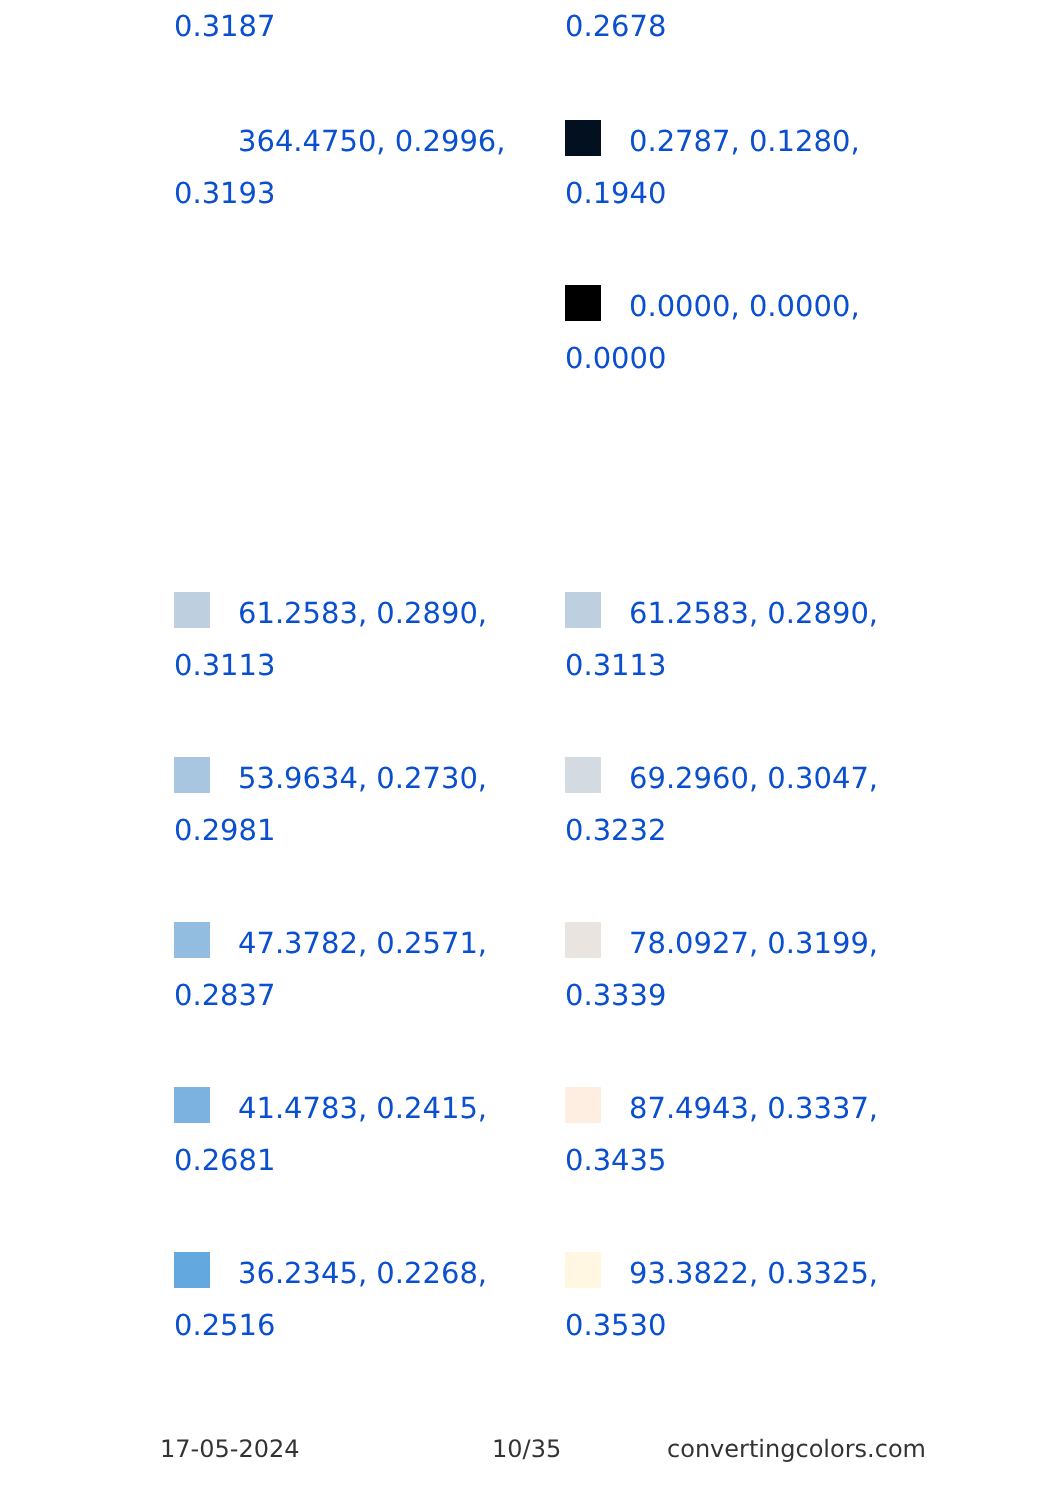0.3187 0.2678
364.4750, 0.2996, 0.3193
0.2787, 0.1280, 0.1940
0.0000, 0.0000, 0.0000
61.2583, 0.2890, 0.3113
61.2583, 0.2890, 0.3113
53.9634, 0.2730, 0.2981
69.2960, 0.3047, 0.3232
47.3782, 0.2571, 0.2837
78.0927, 0.3199, 0.3339
41.4783, 0.2415, 0.2681
87.4943, 0.3337, 0.3435
36.2345, 0.2268, 0.2516
93.3822, 0.3325, 0.3530
17-05-2024 10/35 convertingcolors.com